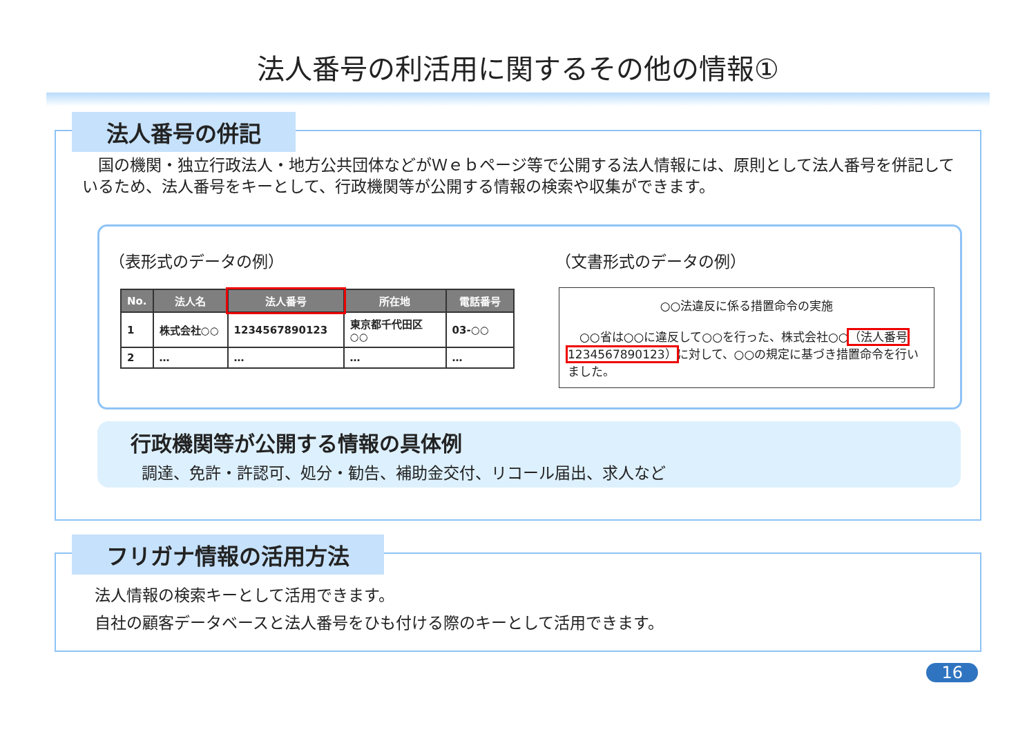法人番号の利活用に関するその他の情報①
法人番号の併記
　国の機関・独立行政法人・地方公共団体などがＷｅｂページ等で公開する法人情報には、原則として法人番号を併記しているため、法人番号をキーとして、行政機関等が公開する情報の検索や収集ができます。
（表形式のデータの例）
| No. | 法人名 | 法人番号 | 所在地 | 電話番号 |
| --- | --- | --- | --- | --- |
| 1 | 株式会社○○ | 1234567890123 | 東京都千代田区○○ | 03-○○ |
| 2 | … | … | … | … |
（文書形式のデータの例）
○○法違反に係る措置命令の実施
　○○省は○○に違反して○○を行った、株式会社○○（法人番号 1234567890123）に対して、○○の規定に基づき措置命令を行いました。
行政機関等が公開する情報の具体例
調達、免許・許認可、処分・勧告、補助金交付、リコール届出、求人など
フリガナ情報の活用方法
法人情報の検索キーとして活用できます。
自社の顧客データベースと法人番号をひも付ける際のキーとして活用できます。
16